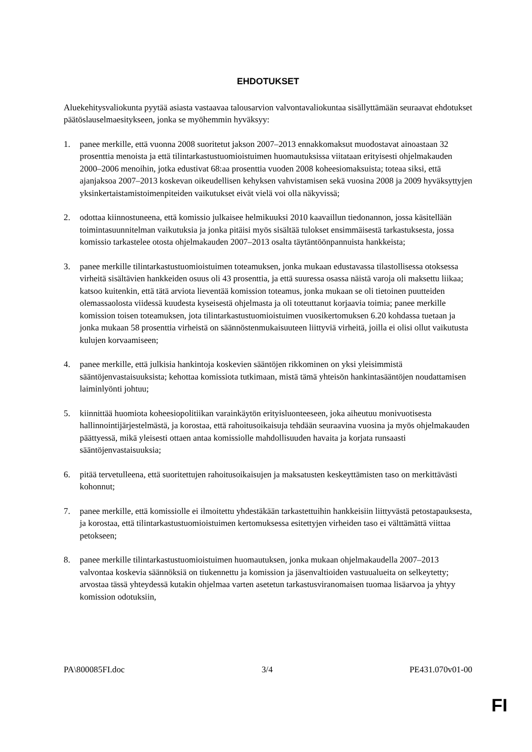EHDOTUKSET
Aluekehitysvaliokunta pyytää asiasta vastaavaa talousarvion valvontavaliokuntaa sisällyttämään seuraavat ehdotukset päätöslauselmaesitykseen, jonka se myöhemmin hyväksyy:
1. panee merkille, että vuonna 2008 suoritetut jakson 2007–2013 ennakkomaksut muodostavat ainoastaan 32 prosenttia menoista ja että tilintarkastustuomioistuimen huomautuksissa viitataan erityisesti ohjelmakauden 2000–2006 menoihin, jotka edustivat 68:aa prosenttia vuoden 2008 koheesiomaksuista; toteaa siksi, että ajanjaksoa 2007–2013 koskevan oikeudellisen kehyksen vahvistamisen sekä vuosina 2008 ja 2009 hyväksyttyjen yksinkertaistamistoimenpiteiden vaikutukset eivät vielä voi olla näkyvissä;
2. odottaa kiinnostuneena, että komissio julkaisee helmikuuksi 2010 kaavaillun tiedonannon, jossa käsitellään toimintasuunnitelman vaikutuksia ja jonka pitäisi myös sisältää tulokset ensimmäisestä tarkastuksesta, jossa komissio tarkastelee otosta ohjelmakauden 2007–2013 osalta täytäntöönpannuista hankkeista;
3. panee merkille tilintarkastustuomioistuimen toteamuksen, jonka mukaan edustavassa tilastollisessa otoksessa virheitä sisältävien hankkeiden osuus oli 43 prosenttia, ja että suuressa osassa näistä varoja oli maksettu liikaa; katsoo kuitenkin, että tätä arviota lieventää komission toteamus, jonka mukaan se oli tietoinen puutteiden olemassaolosta viidessä kuudesta kyseisestä ohjelmasta ja oli toteuttanut korjaavia toimia; panee merkille komission toisen toteamuksen, jota tilintarkastustuomioistuimen vuosikertomuksen 6.20 kohdassa tuetaan ja jonka mukaan 58 prosenttia virheistä on säännöstenmukaisuuteen liittyviä virheitä, joilla ei olisi ollut vaikutusta kulujen korvaamiseen;
4. panee merkille, että julkisia hankintoja koskevien sääntöjen rikkominen on yksi yleisimmistä sääntöjenvastaisuuksista; kehottaa komissiota tutkimaan, mistä tämä yhteisön hankintasääntöjen noudattamisen laiminlyönti johtuu;
5. kiinnittää huomiota koheesiopolitiikan varainkäytön erityisluonteeseen, joka aiheutuu monivuotisesta hallinnointijärjestelmästä, ja korostaa, että rahoitusoikaisuja tehdään seuraavina vuosina ja myös ohjelmakauden päättyessä, mikä yleisesti ottaen antaa komissiolle mahdollisuuden havaita ja korjata runsaasti sääntöjenvastaisuuksia;
6. pitää tervetulleena, että suoritettujen rahoitusoikaisujen ja maksatusten keskeyttämisten taso on merkittävästi kohonnut;
7. panee merkille, että komissiolle ei ilmoitettu yhdestäkään tarkastettuihin hankkeisiin liittyvästä petostapauksesta, ja korostaa, että tilintarkastustuomioistuimen kertomuksessa esitettyjen virheiden taso ei välttämättä viittaa petokseen;
8. panee merkille tilintarkastustuomioistuimen huomautuksen, jonka mukaan ohjelmakaudella 2007–2013 valvontaa koskevia säännöksiä on tiukennettu ja komission ja jäsenvaltioiden vastuualueita on selkeytetty; arvostaa tässä yhteydessä kutakin ohjelmaa varten asetetun tarkastusviranomaisen tuomaa lisäarvoa ja yhtyy komission odotuksiin,
PA\800085FI.doc 3/4 PE431.070v01-00
FI